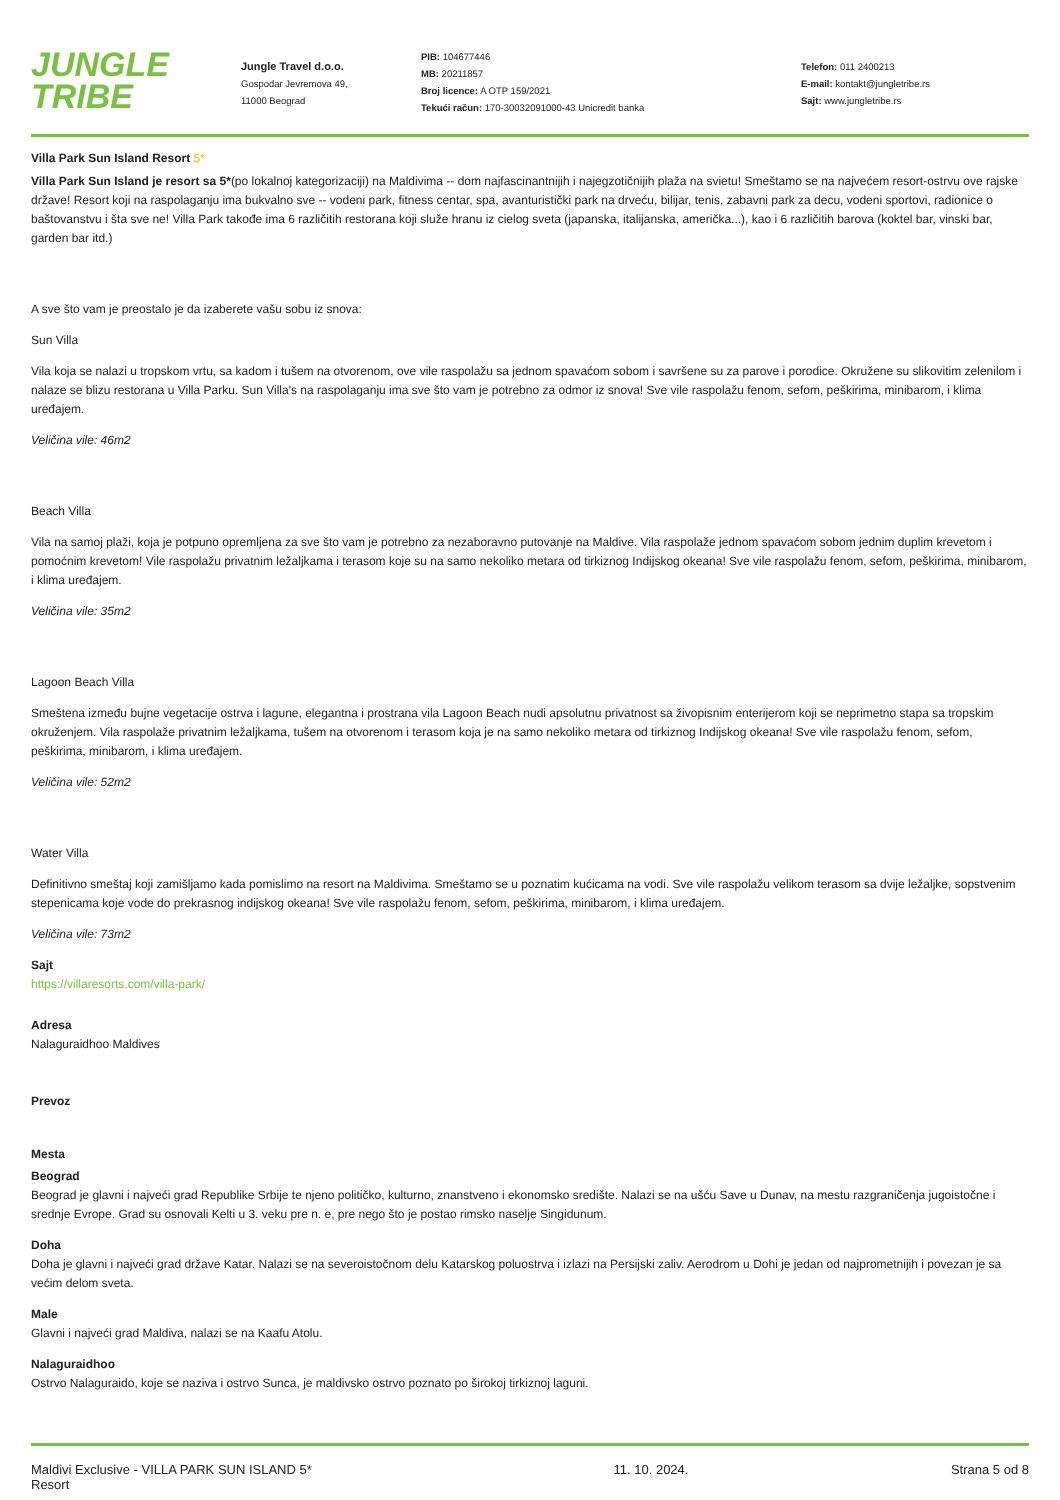JUNGLE
TRIBE
Jungle Travel d.o.o.
Gospodar Jevremova 49,
11000 Beograd
PIB: 104677446
MB: 20211857
Broj licence: A OTP 159/2021
Tekući račun: 170-30032091000-43 Unicredit banka
Telefon: 011 2400213
E-mail: kontakt@jungletribe.rs
Sajt: www.jungletribe.rs
Villa Park Sun Island Resort 5*
Villa Park Sun Island je resort sa 5*(po lokalnoj kategorizaciji) na Maldivima -- dom najfascinantnijih i najegzotičnijih plaža na svietu! Smeštamo se na najvećem resort-ostrvu ove rajske države! Resort koji na raspolaganju ima bukvalno sve -- vodeni park, fitness centar, spa, avanturistički park na drveću, bilijar, tenis, zabavni park za decu, vodeni sportovi, radionice o baštovanstvu i šta sve ne! Villa Park takođe ima 6 različitih restorana koji služe hranu iz cielog sveta (japanska, italijanska, američka...), kao i 6 različitih barova (koktel bar, vinski bar, garden bar itd.)
A sve što vam je preostalo je da izaberete vašu sobu iz snova:
Sun Villa
Vila koja se nalazi u tropskom vrtu, sa kadom i tušem na otvorenom, ove vile raspolažu sa jednom spavaćom sobom i savršene su za parove i porodice. Okružene su slikovitim zelenilom i nalaze se blizu restorana u Villa Parku. Sun Villa's na raspolaganju ima sve što vam je potrebno za odmor iz snova! Sve vile raspolažu fenom, sefom, peškirima, minibarom, i klima uređajem.
Veličina vile: 46m2
Beach Villa
Vila na samoj plaži, koja je potpuno opremljena za sve što vam je potrebno za nezaboravno putovanje na Maldive. Vila raspolaže jednom spavaćom sobom jednim duplim krevetom i pomoćnim krevetom! Vile raspolažu privatnim ležaljkama i terasom koje su na samo nekoliko metara od tirkiznog Indijskog okeana! Sve vile raspolažu fenom, sefom, peškirima, minibarom, i klima uređajem.
Veličina vile: 35m2
Lagoon Beach Villa
Smeštena između bujne vegetacije ostrva i lagune, elegantna i prostrana vila Lagoon Beach nudi apsolutnu privatnost sa živopisnim enterijerom koji se neprimetno stapa sa tropskim okruženjem. Vila raspolaže privatnim ležaljkama, tušem na otvorenom i terasom koja je na samo nekoliko metara od tirkiznog Indijskog okeana! Sve vile raspolažu fenom, sefom, peškirima, minibarom, i klima uređajem.
Veličina vile: 52m2
Water Villa
Definitivno smeštaj koji zamišljamo kada pomislimo na resort na Maldivima. Smeštamo se u poznatim kućicama na vodi. Sve vile raspolažu velikom terasom sa dvije ležaljke, sopstvenim stepenicama koje vode do prekrasnog indijskog okeana! Sve vile raspolažu fenom, sefom, peškirima, minibarom, i klima uređajem.
Veličina vile: 73m2
Sajt
https://villaresorts.com/villa-park/
Adresa
Nalaguraidhoo Maldives
Prevoz
Mesta
Beograd
Beograd je glavni i najveći grad Republike Srbije te njeno političko, kulturno, znanstveno i ekonomsko središte. Nalazi se na ušću Save u Dunav, na mestu razgraničenja jugoistočne i srednje Evrope. Grad su osnovali Kelti u 3. veku pre n. e, pre nego što je postao rimsko naselje Singidunum.
Doha
Doha je glavni i najveći grad države Katar. Nalazi se na severoistočnom delu Katarskog poluostrva i izlazi na Persijski zaliv. Aerodrom u Dohi je jedan od najprometnijih i povezan je sa većim delom sveta.
Male
Glavni i najveći grad Maldiva, nalazi se na Kaafu Atolu.
Nalaguraidhoo
Ostrvo Nalaguraido, koje se naziva i ostrvo Sunca, je maldivsko ostrvo poznato po širokoj tirkiznoj laguni.
Maldivi Exclusive - VILLA PARK SUN ISLAND 5* Resort
11. 10. 2024. Strana 5 od 8